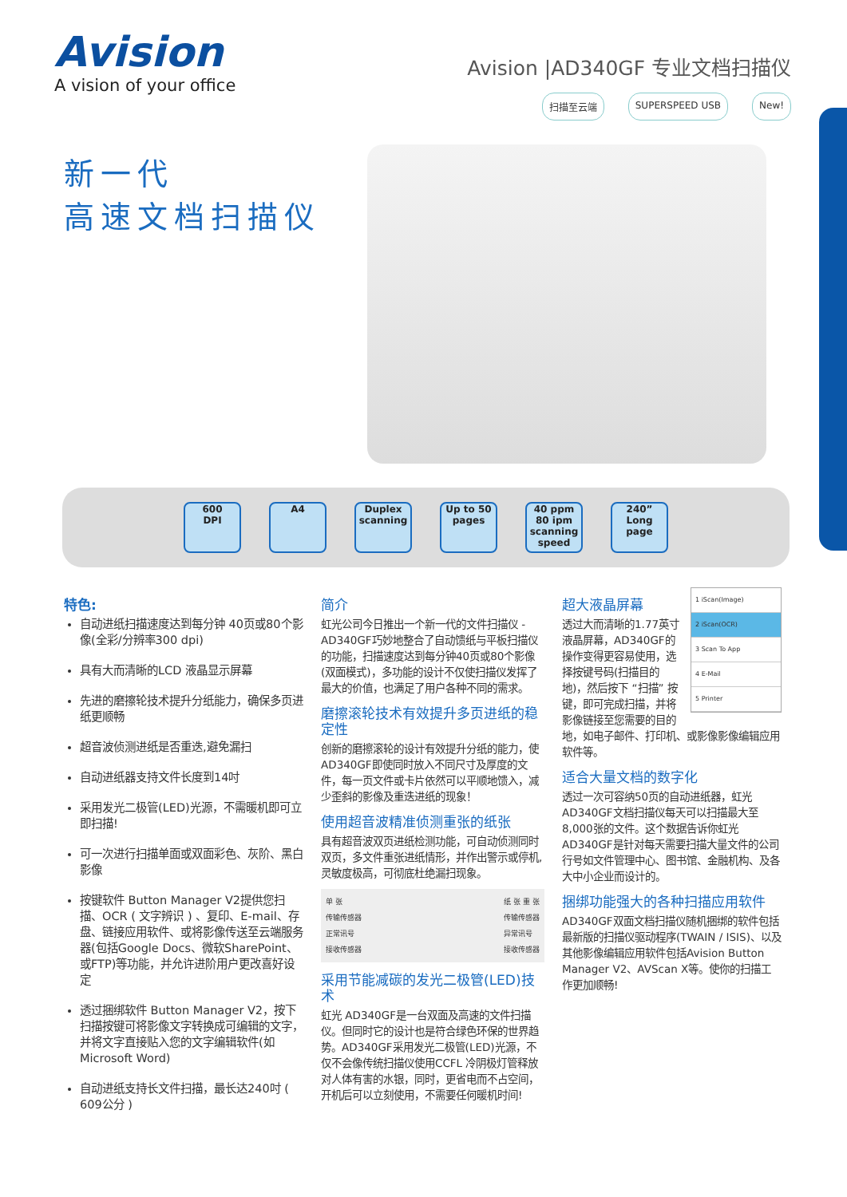Avision
A vision of your office
Avision |AD340GF 专业文档扫描仪
扫描至云端 SUPERSPEED USB New!
新一代
高速文档扫描仪
600
DPI
A4
Duplex
scanning
Up to 50
pages
40 ppm 80 ipm
scanning speed
240” Long
page
特色:
自动进纸扫描速度达到每分钟 40页或80个影像(全彩/分辨率300 dpi)
具有大而清晰的LCD 液晶显示屏幕
先进的磨擦轮技术提升分纸能力，确保多页进纸更顺畅
超音波侦测进纸是否重迭,避免漏扫
自动进纸器支持文件长度到14吋
采用发光二极管(LED)光源，不需暖机即可立即扫描!
可一次进行扫描单面或双面彩色、灰阶、黑白影像
按键软件 Button Manager V2提供您扫描、OCR ( 文字辨识 ) 、复印、E-mail、存盘、链接应用软件、或将影像传送至云端服务器(包括Google Docs、微软SharePoint、或FTP)等功能，并允许进阶用户更改喜好设定
透过捆绑软件 Button Manager V2，按下扫描按键可将影像文字转换成可编辑的文字，并将文字直接贴入您的文字编辑软件(如Microsoft Word)
自动进纸支持长文件扫描，最长达240吋 ( 609公分 )
简介
虹光公司今日推出一个新一代的文件扫描仪 - AD340GF巧妙地整合了自动馈纸与平板扫描仪的功能，扫描速度达到每分钟40页或80个影像(双面模式)，多功能的设计不仅使扫描仪发挥了最大的价值，也满足了用户各种不同的需求。
磨擦滚轮技术有效提升多页进纸的稳定性
创新的磨擦滚轮的设计有效提升分纸的能力，使AD340GF即使同时放入不同尺寸及厚度的文件，每一页文件或卡片依然可以平顺地馈入，减少歪斜的影像及重迭进纸的现象！
使用超音波精准侦测重张的纸张
具有超音波双页进纸检测功能，可自动侦测同时双页，多文件重张进纸情形，并作出警示或停机,灵敏度极高，可彻底杜绝漏扫现象。
单 张
传输传感器
正常讯号
接收传感器
纸 张 重 张
传输传感器
异常讯号
接收传感器
采用节能减碳的发光二极管(LED)技术
虹光 AD340GF是一台双面及高速的文件扫描仪。但同时它的设计也是符合绿色环保的世界趋势。AD340GF采用发光二极管(LED)光源，不仅不会像传统扫描仪使用CCFL 冷阴极灯管释放对人体有害的水银，同时，更省电而不占空间，开机后可以立刻使用，不需要任何暖机时间!
1 iScan(Image)
2 iScan(OCR)
3 Scan To App
4 E-Mail
5 Printer
超大液晶屏幕
透过大而清晰的1.77英寸液晶屏幕，AD340GF的操作变得更容易使用，选择按键号码(扫描目的地)，然后按下 “扫描” 按键，即可完成扫描，并将影像链接至您需要的目的地，如电子邮件、打印机、或影像影像编辑应用软件等。
适合大量文档的数字化
透过一次可容纳50页的自动进纸器，虹光AD340GF文档扫描仪每天可以扫描最大至8,000张的文件。这个数据告诉你虹光AD340GF是针对每天需要扫描大量文件的公司行号如文件管理中心、图书馆、金融机构、及各大中小企业而设计的。
捆绑功能强大的各种扫描应用软件
AD340GF双面文档扫描仪随机捆绑的软件包括最新版的扫描仪驱动程序(TWAIN / ISIS)、以及其他影像编辑应用软件包括Avision Button Manager V2、AVScan X等。使你的扫描工作更加顺畅!